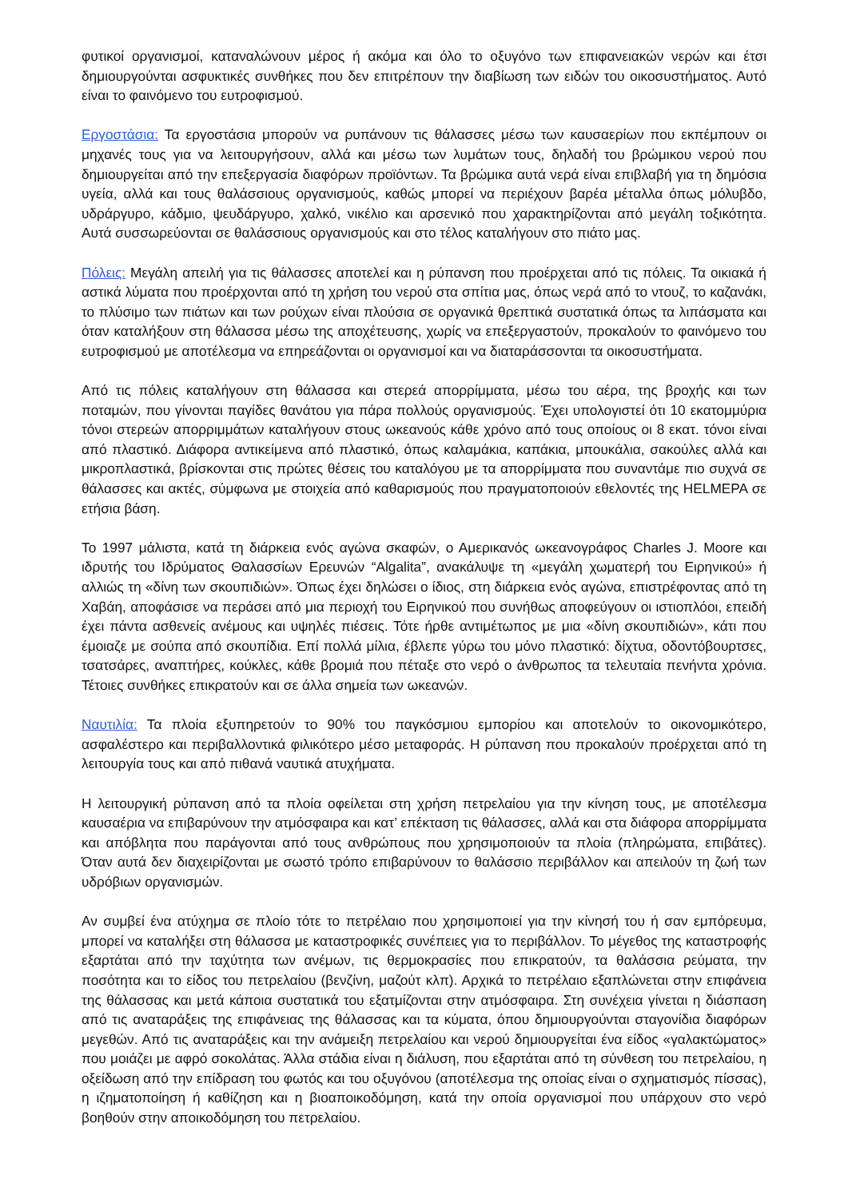φυτικοί οργανισμοί, καταναλώνουν μέρος ή ακόμα και όλο το οξυγόνο των επιφανειακών νερών και έτσι δημιουργούνται ασφυκτικές συνθήκες που δεν επιτρέπουν την διαβίωση των ειδών του οικοσυστήματος. Αυτό είναι το φαινόμενο του ευτροφισμού.
Εργοστάσια: Τα εργοστάσια μπορούν να ρυπάνουν τις θάλασσες μέσω των καυσαερίων που εκπέμπουν οι μηχανές τους για να λειτουργήσουν, αλλά και μέσω των λυμάτων τους, δηλαδή του βρώμικου νερού που δημιουργείται από την επεξεργασία διαφόρων προϊόντων. Τα βρώμικα αυτά νερά είναι επιβλαβή για τη δημόσια υγεία, αλλά και τους θαλάσσιους οργανισμούς, καθώς μπορεί να περιέχουν βαρέα μέταλλα όπως μόλυβδο, υδράργυρο, κάδμιο, ψευδάργυρο, χαλκό, νικέλιο και αρσενικό που χαρακτηρίζονται από μεγάλη τοξικότητα. Αυτά συσσωρεύονται σε θαλάσσιους οργανισμούς και στο τέλος καταλήγουν στο πιάτο μας.
Πόλεις: Μεγάλη απειλή για τις θάλασσες αποτελεί και η ρύπανση που προέρχεται από τις πόλεις. Τα οικιακά ή αστικά λύματα που προέρχονται από τη χρήση του νερού στα σπίτια μας, όπως νερά από το ντουζ, το καζανάκι, το πλύσιμο των πιάτων και των ρούχων είναι πλούσια σε οργανικά θρεπτικά συστατικά όπως τα λιπάσματα και όταν καταλήξουν στη θάλασσα μέσω της αποχέτευσης, χωρίς να επεξεργαστούν, προκαλούν το φαινόμενο του ευτροφισμού με αποτέλεσμα να επηρεάζονται οι οργανισμοί και να διαταράσσονται τα οικοσυστήματα.
Από τις πόλεις καταλήγουν στη θάλασσα και στερεά απορρίμματα, μέσω του αέρα, της βροχής και των ποταμών, που γίνονται παγίδες θανάτου για πάρα πολλούς οργανισμούς. Έχει υπολογιστεί ότι 10 εκατομμύρια τόνοι στερεών απορριμμάτων καταλήγουν στους ωκεανούς κάθε χρόνο από τους οποίους οι 8 εκατ. τόνοι είναι από πλαστικό. Διάφορα αντικείμενα από πλαστικό, όπως καλαμάκια, καπάκια, μπουκάλια, σακούλες αλλά και μικροπλαστικά, βρίσκονται στις πρώτες θέσεις του καταλόγου με τα απορρίμματα που συναντάμε πιο συχνά σε θάλασσες και ακτές, σύμφωνα με στοιχεία από καθαρισμούς που πραγματοποιούν εθελοντές της HELMEPA σε ετήσια βάση.
Το 1997 μάλιστα, κατά τη διάρκεια ενός αγώνα σκαφών, ο Αμερικανός ωκεανογράφος Charles J. Moore και ιδρυτής του Ιδρύματος Θαλασσίων Ερευνών “Algalita”, ανακάλυψε τη «μεγάλη χωματερή του Ειρηνικού» ή αλλιώς τη «δίνη των σκουπιδιών». Όπως έχει δηλώσει ο ίδιος, στη διάρκεια ενός αγώνα, επιστρέφοντας από τη Χαβάη, αποφάσισε να περάσει από μια περιοχή του Ειρηνικού που συνήθως αποφεύγουν οι ιστιοπλόοι, επειδή έχει πάντα ασθενείς ανέμους και υψηλές πιέσεις. Τότε ήρθε αντιμέτωπος με μια «δίνη σκουπιδιών», κάτι που έμοιαζε με σούπα από σκουπίδια. Επί πολλά μίλια, έβλεπε γύρω του μόνο πλαστικό: δίχτυα, οδοντόβουρτσες, τσατσάρες, αναπτήρες, κούκλες, κάθε βρομιά που πέταξε στο νερό ο άνθρωπος τα τελευταία πενήντα χρόνια. Τέτοιες συνθήκες επικρατούν και σε άλλα σημεία των ωκεανών.
Ναυτιλία: Τα πλοία εξυπηρετούν το 90% του παγκόσμιου εμπορίου και αποτελούν το οικονομικότερο, ασφαλέστερο και περιβαλλοντικά φιλικότερο μέσο μεταφοράς. Η ρύπανση που προκαλούν προέρχεται από τη λειτουργία τους και από πιθανά ναυτικά ατυχήματα.
Η λειτουργική ρύπανση από τα πλοία οφείλεται στη χρήση πετρελαίου για την κίνηση τους, με αποτέλεσμα καυσαέρια να επιβαρύνουν την ατμόσφαιρα και κατ’ επέκταση τις θάλασσες, αλλά και στα διάφορα απορρίμματα και απόβλητα που παράγονται από τους ανθρώπους που χρησιμοποιούν τα πλοία (πληρώματα, επιβάτες). Όταν αυτά δεν διαχειρίζονται με σωστό τρόπο επιβαρύνουν το θαλάσσιο περιβάλλον και απειλούν τη ζωή των υδρόβιων οργανισμών.
Αν συμβεί ένα ατύχημα σε πλοίο τότε το πετρέλαιο που χρησιμοποιεί για την κίνησή του ή σαν εμπόρευμα, μπορεί να καταλήξει στη θάλασσα με καταστροφικές συνέπειες για το περιβάλλον. Το μέγεθος της καταστροφής εξαρτάται από την ταχύτητα των ανέμων, τις θερμοκρασίες που επικρατούν, τα θαλάσσια ρεύματα, την ποσότητα και το είδος του πετρελαίου (βενζίνη, μαζούτ κλπ). Αρχικά το πετρέλαιο εξαπλώνεται στην επιφάνεια της θάλασσας και μετά κάποια συστατικά του εξατμίζονται στην ατμόσφαιρα. Στη συνέχεια γίνεται η διάσπαση από τις αναταράξεις της επιφάνειας της θάλασσας και τα κύματα, όπου δημιουργούνται σταγονίδια διαφόρων μεγεθών. Από τις αναταράξεις και την ανάμειξη πετρελαίου και νερού δημιουργείται ένα είδος «γαλακτώματος» που μοιάζει με αφρό σοκολάτας. Άλλα στάδια είναι η διάλυση, που εξαρτάται από τη σύνθεση του πετρελαίου, η οξείδωση από την επίδραση του φωτός και του οξυγόνου (αποτέλεσμα της οποίας είναι ο σχηματισμός πίσσας), η ιζηματοποίηση ή καθίζηση και η βιοαποικοδόμηση, κατά την οποία οργανισμοί που υπάρχουν στο νερό βοηθούν στην αποικοδόμηση του πετρελαίου.